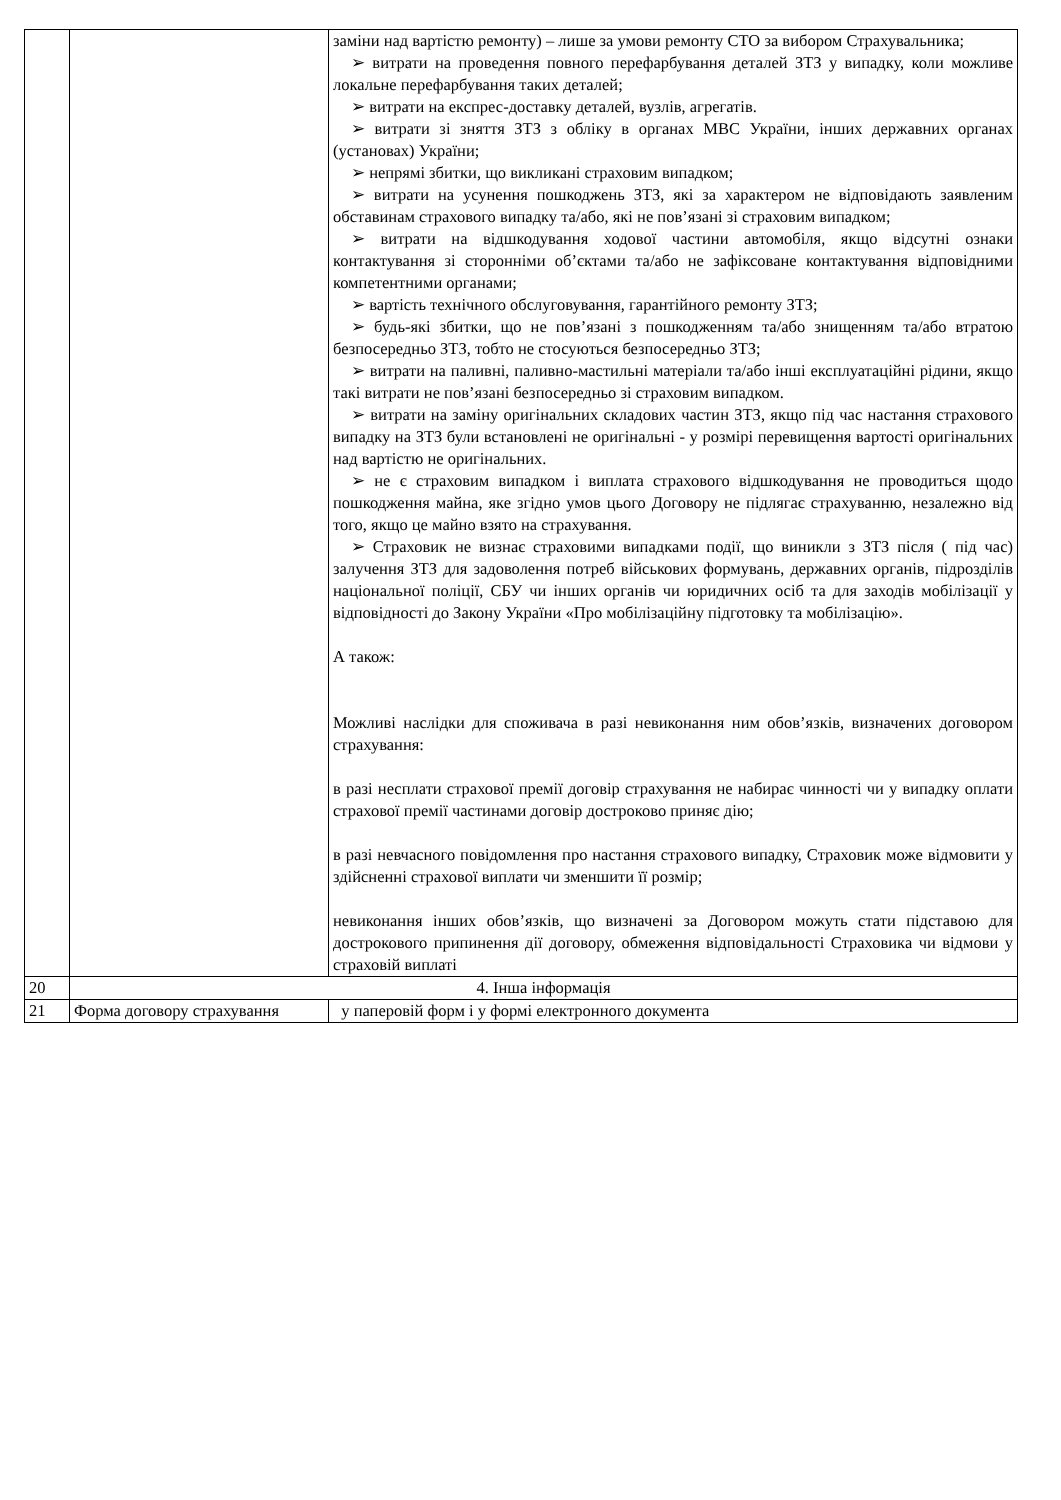| | | заміни над вартістю ремонту) – лише за умови ремонту СТО за вибором Страхувальника; ➢ витрати на проведення повного перефарбування деталей ЗТЗ у випадку, коли можливе локальне перефарбування таких деталей; ➢ витрати на експрес-доставку деталей, вузлів, агрегатів. ➢ витрати зі зняття ЗТЗ з обліку в органах МВС України, інших державних органах (установах) України; ➢ непрямі збитки, що викликані страховим випадком; ➢ витрати на усунення пошкоджень ЗТЗ, які за характером не відповідають заявленим обставинам страхового випадку та/або, які не пов’язані зі страховим випадком; ➢ витрати на відшкодування ходової частини автомобіля, якщо відсутні ознаки контактування зі сторонніми об’єктами та/або не зафіксоване контактування відповідними компетентними органами; ➢ вартість технічного обслуговування, гарантійного ремонту ЗТЗ; ➢ будь-які збитки, що не пов’язані з пошкодженням та/або знищенням та/або втратою безпосередньо ЗТЗ, тобто не стосуються безпосередньо ЗТЗ; ➢ витрати на паливні, паливно-мастильні матеріали та/або інші експлуатаційні рідини, якщо такі витрати не пов’язані безпосередньо зі страховим випадком. ➢ витрати на заміну оригінальних складових частин ЗТЗ, якщо під час настання страхового випадку на ЗТЗ були встановлені не оригінальні - у розмірі перевищення вартості оригінальних над вартістю не оригінальних. ➢ не є страховим випадком і виплата страхового відшкодування не проводиться щодо пошкодження майна, яке згідно умов цього Договору не підлягає страхуванню, незалежно від того, якщо це майно взято на страхування. ➢ Страховик не визнає страховими випадками події, що виникли з ЗТЗ після ( під час) залучення ЗТЗ для задоволення потреб військових формувань, державних органів, підрозділів національної поліції, СБУ чи інших органів чи юридичних осіб та для заходів мобілізації у відповідності до Закону України «Про мобілізаційну підготовку та мобілізацію». А також: Можливі наслідки для споживача в разі невиконання ним обов’язків, визначених договором страхування: в разі несплати страхової премії договір страхування не набирає чинності чи у випадку оплати страхової премії частинами договір достроково приняє дію; в разі невчасного повідомлення про настання страхового випадку, Страховик може відмовити у здійсненні страхової виплати чи зменшити її розмір; невиконання інших обов’язків, що визначені за Договором можуть стати підставою для дострокового припинення дії договору, обмеження відповідальності Страховика чи відмови у страховій виплаті |
| 20 | 4. Інша інформація | |
| 21 | Форма договору страхування | у паперовій форм і у формі електронного документа |